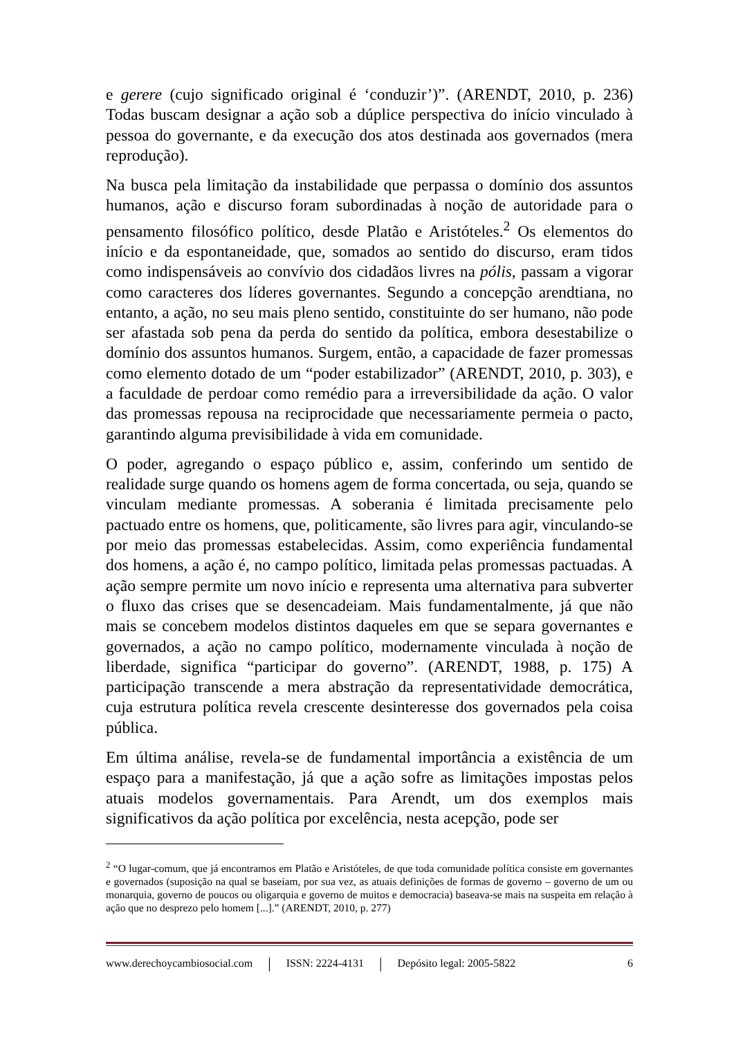e gerere (cujo significado original é ‘conduzir’)”. (ARENDT, 2010, p. 236) Todas buscam designar a ação sob a dúplice perspectiva do início vinculado à pessoa do governante, e da execução dos atos destinada aos governados (mera reprodução).
Na busca pela limitação da instabilidade que perpassa o domínio dos assuntos humanos, ação e discurso foram subordinadas à noção de autoridade para o pensamento filosófico político, desde Platão e Aristóteles.<sup>2</sup> Os elementos do início e da espontaneidade, que, somados ao sentido do discurso, eram tidos como indispensáveis ao convívio dos cidadãos livres na pólis, passam a vigorar como caracteres dos líderes governantes. Segundo a concepção arendtiana, no entanto, a ação, no seu mais pleno sentido, constituinte do ser humano, não pode ser afastada sob pena da perda do sentido da política, embora desestabilize o domínio dos assuntos humanos. Surgem, então, a capacidade de fazer promessas como elemento dotado de um “poder estabilizador” (ARENDT, 2010, p. 303), e a faculdade de perdoar como remédio para a irreversibilidade da ação. O valor das promessas repousa na reciprocidade que necessariamente permeia o pacto, garantindo alguma previsibilidade à vida em comunidade.
O poder, agregando o espaço público e, assim, conferindo um sentido de realidade surge quando os homens agem de forma concertada, ou seja, quando se vinculam mediante promessas. A soberania é limitada precisamente pelo pactuado entre os homens, que, politicamente, são livres para agir, vinculando-se por meio das promessas estabelecidas. Assim, como experiência fundamental dos homens, a ação é, no campo político, limitada pelas promessas pactuadas. A ação sempre permite um novo início e representa uma alternativa para subverter o fluxo das crises que se desencadeiam. Mais fundamentalmente, já que não mais se concebem modelos distintos daqueles em que se separa governantes e governados, a ação no campo político, modernamente vinculada à noção de liberdade, significa “participar do governo”. (ARENDT, 1988, p. 175) A participação transcende a mera abstração da representatividade democrática, cuja estrutura política revela crescente desinteresse dos governados pela coisa pública.
Em última análise, revela-se de fundamental importância a existência de um espaço para a manifestação, já que a ação sofre as limitações impostas pelos atuais modelos governamentais. Para Arendt, um dos exemplos mais significativos da ação política por excelência, nesta acepção, pode ser
<sup>2</sup> “O lugar-comum, que já encontramos em Platão e Aristóteles, de que toda comunidade política consiste em governantes e governados (suposição na qual se baseiam, por sua vez, as atuais definições de formas de governo – governo de um ou monarquia, governo de poucos ou oligarquia e governo de muitos e democracia) baseava-se mais na suspeita em relação à ação que no desprezo pelo homem [...].” (ARENDT, 2010, p. 277)
www.derechoycambiosocial.com | ISSN: 2224-4131 | Depósito legal: 2005-5822 6